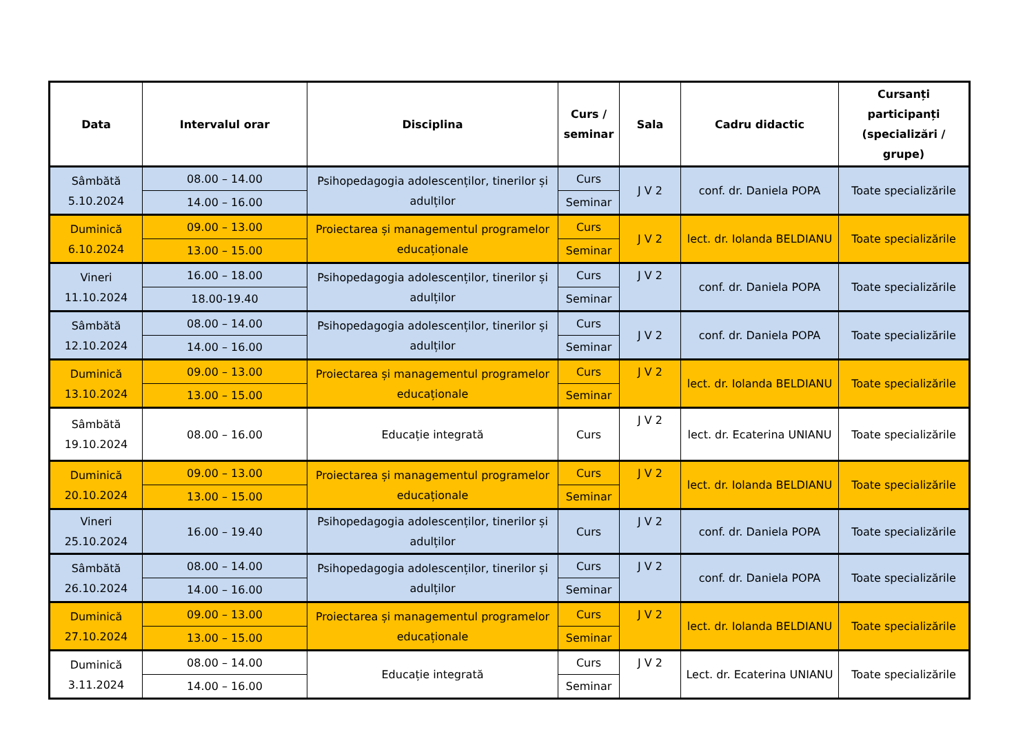| Data | Intervalul orar | Disciplina | Curs / seminar | Sala | Cadru didactic | Cursanți participanți (specializări / grupe) |
| --- | --- | --- | --- | --- | --- | --- |
| Sâmbătă 5.10.2024 | 08.00 – 14.00 | Psihopedagogia adolescenților, tinerilor și adulților | Curs | J V 2 | conf. dr. Daniela POPA | Toate specializările |
| | 14.00 – 16.00 | | Seminar | | | |
| Duminică 6.10.2024 | 09.00 – 13.00 | Proiectarea și managementul programelor educaționale | Curs | J V 2 | lect. dr. Iolanda BELDIANU | Toate specializările |
| | 13.00 – 15.00 | | Seminar | | | |
| Vineri 11.10.2024 | 16.00 – 18.00 | Psihopedagogia adolescenților, tinerilor și adulților | Curs | J V 2 | conf. dr. Daniela POPA | Toate specializările |
| | 18.00-19.40 | | Seminar | | | |
| Sâmbătă 12.10.2024 | 08.00 – 14.00 | Psihopedagogia adolescenților, tinerilor și adulților | Curs | J V 2 | conf. dr. Daniela POPA | Toate specializările |
| | 14.00 – 16.00 | | Seminar | | | |
| Duminică 13.10.2024 | 09.00 – 13.00 | Proiectarea și managementul programelor educaționale | Curs | J V 2 | lect. dr. Iolanda BELDIANU | Toate specializările |
| | 13.00 – 15.00 | | Seminar | | | |
| Sâmbătă 19.10.2024 | 08.00 – 16.00 | Educație integrată | Curs | J V 2 | lect. dr. Ecaterina UNIANU | Toate specializările |
| Duminică 20.10.2024 | 09.00 – 13.00 | Proiectarea și managementul programelor educaționale | Curs | J V 2 | lect. dr. Iolanda BELDIANU | Toate specializările |
| | 13.00 – 15.00 | | Seminar | | | |
| Vineri 25.10.2024 | 16.00 – 19.40 | Psihopedagogia adolescenților, tinerilor și adulților | Curs | J V 2 | conf. dr. Daniela POPA | Toate specializările |
| Sâmbătă 26.10.2024 | 08.00 – 14.00 | Psihopedagogia adolescenților, tinerilor și adulților | Curs | J V 2 | conf. dr. Daniela POPA | Toate specializările |
| | 14.00 – 16.00 | | Seminar | | | |
| Duminică 27.10.2024 | 09.00 – 13.00 | Proiectarea și managementul programelor educaționale | Curs | J V 2 | lect. dr. Iolanda BELDIANU | Toate specializările |
| | 13.00 – 15.00 | | Seminar | | | |
| Duminică 3.11.2024 | 08.00 – 14.00 | Educație integrată | Curs | J V 2 | Lect. dr. Ecaterina UNIANU | Toate specializările |
| | 14.00 – 16.00 | | Seminar | | | |